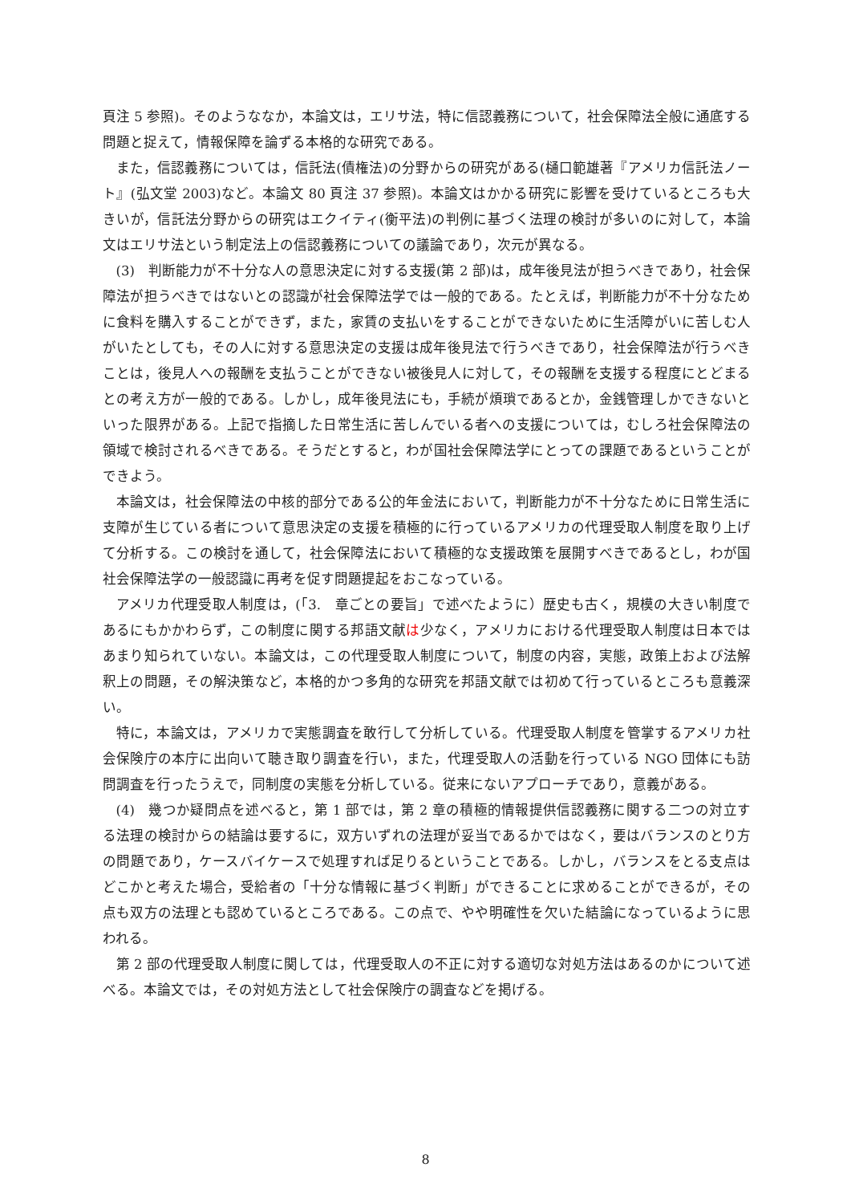頁注 5 参照)。そのようななか，本論文は，エリサ法，特に信認義務について，社会保障法全般に通底する問題と捉えて，情報保障を論ずる本格的な研究である。
また，信認義務については，信託法(債権法)の分野からの研究がある(樋口範雄著『アメリカ信託法ノート』(弘文堂 2003)など。本論文 80 頁注 37 参照)。本論文はかかる研究に影響を受けているところも大きいが，信託法分野からの研究はエクイティ(衡平法)の判例に基づく法理の検討が多いのに対して，本論文はエリサ法という制定法上の信認義務についての議論であり，次元が異なる。
(3)　判断能力が不十分な人の意思決定に対する支援(第 2 部)は，成年後見法が担うべきであり，社会保障法が担うべきではないとの認識が社会保障法学では一般的である。たとえば，判断能力が不十分なために食料を購入することができず，また，家賃の支払いをすることができないために生活障がいに苦しむ人がいたとしても，その人に対する意思決定の支援は成年後見法で行うべきであり，社会保障法が行うべきことは，後見人への報酬を支払うことができない被後見人に対して，その報酬を支援する程度にとどまるとの考え方が一般的である。しかし，成年後見法にも，手続が煩瑣であるとか，金銭管理しかできないといった限界がある。上記で指摘した日常生活に苦しんでいる者への支援については，むしろ社会保障法の領域で検討されるべきである。そうだとすると，わが国社会保障法学にとっての課題であるということができよう。
本論文は，社会保障法の中核的部分である公的年金法において，判断能力が不十分なために日常生活に支障が生じている者について意思決定の支援を積極的に行っているアメリカの代理受取人制度を取り上げて分析する。この検討を通して，社会保障法において積極的な支援政策を展開すべきであるとし，わが国社会保障法学の一般認識に再考を促す問題提起をおこなっている。
アメリカ代理受取人制度は，(「3.　章ごとの要旨」で述べたように）歴史も古く，規模の大きい制度であるにもかかわらず，この制度に関する邦語文献は少なく，アメリカにおける代理受取人制度は日本ではあまり知られていない。本論文は，この代理受取人制度について，制度の内容，実態，政策上および法解釈上の問題，その解決策など，本格的かつ多角的な研究を邦語文献では初めて行っているところも意義深い。
特に，本論文は，アメリカで実態調査を敢行して分析している。代理受取人制度を管掌するアメリカ社会保険庁の本庁に出向いて聴き取り調査を行い，また，代理受取人の活動を行っている NGO 団体にも訪問調査を行ったうえで，同制度の実態を分析している。従来にないアプローチであり，意義がある。
(4)　幾つか疑問点を述べると，第 1 部では，第 2 章の積極的情報提供信認義務に関する二つの対立する法理の検討からの結論は要するに，双方いずれの法理が妥当であるかではなく，要はバランスのとり方の問題であり，ケースバイケースで処理すれば足りるということである。しかし，バランスをとる支点はどこかと考えた場合，受給者の「十分な情報に基づく判断」ができることに求めることができるが，その点も双方の法理とも認めているところである。この点で、やや明確性を欠いた結論になっているように思われる。
第 2 部の代理受取人制度に関しては，代理受取人の不正に対する適切な対処方法はあるのかについて述べる。本論文では，その対処方法として社会保険庁の調査などを掲げる。
8